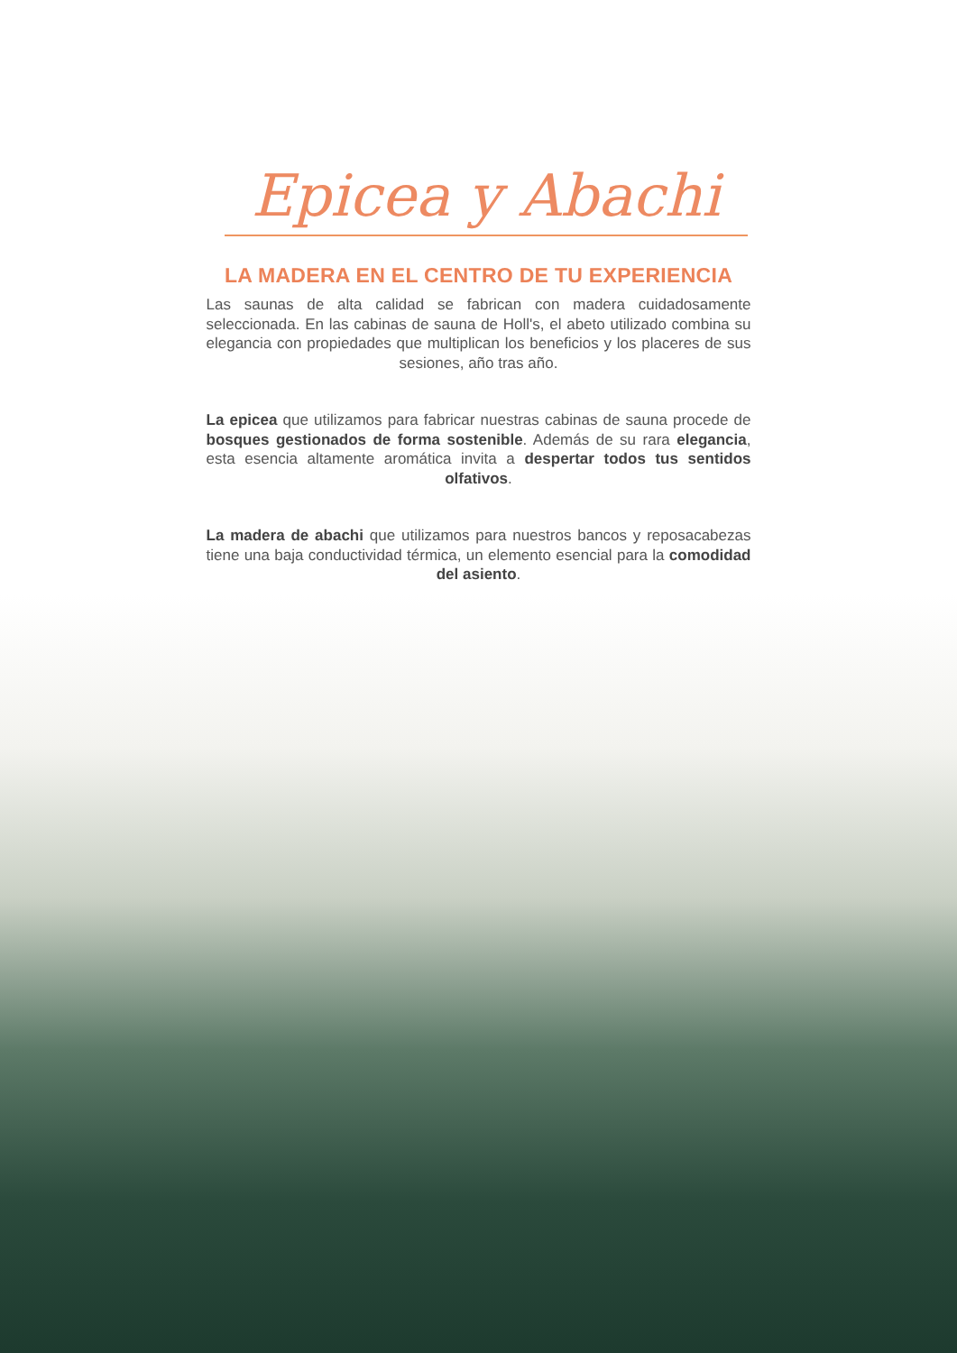Epicea y Abachi
LA MADERA EN EL CENTRO DE TU EXPERIENCIA
Las saunas de alta calidad se fabrican con madera cuidadosamente seleccionada. En las cabinas de sauna de Holl's, el abeto utilizado combina su elegancia con propiedades que multiplican los beneficios y los placeres de sus sesiones, año tras año.
La epicea que utilizamos para fabricar nuestras cabinas de sauna procede de bosques gestionados de forma sostenible. Además de su rara elegancia, esta esencia altamente aromática invita a despertar todos tus sentidos olfativos.
La madera de abachi que utilizamos para nuestros bancos y reposacabezas tiene una baja conductividad térmica, un elemento esencial para la comodidad del asiento.